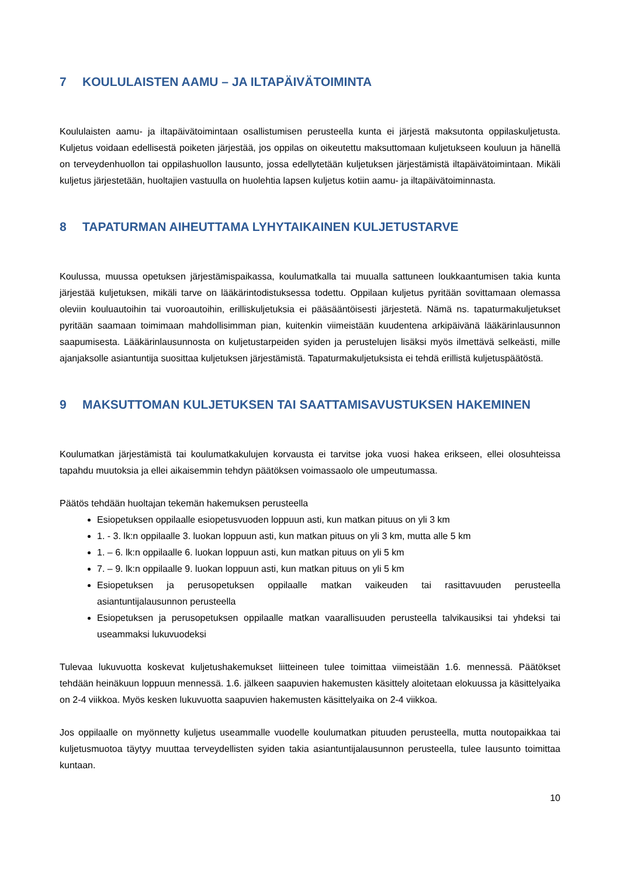7 KOULULAISTEN AAMU – JA ILTAPÄIVÄTOIMINTA
Koululaisten aamu- ja iltapäivätoimintaan osallistumisen perusteella kunta ei järjestä maksutonta oppilaskuljetusta. Kuljetus voidaan edellisestä poiketen järjestää, jos oppilas on oikeutettu maksuttomaan kuljetukseen kouluun ja hänellä on terveydenhuollon tai oppilashuollon lausunto, jossa edellytetään kuljetuksen järjestämistä iltapäivätoimintaan. Mikäli kuljetus järjestetään, huoltajien vastuulla on huolehtia lapsen kuljetus kotiin aamu- ja iltapäivätoiminnasta.
8 TAPATURMAN AIHEUTTAMA LYHYTAIKAINEN KULJETUSTARVE
Koulussa, muussa opetuksen järjestämispaikassa, koulumatkalla tai muualla sattuneen loukkaantumisen takia kunta järjestää kuljetuksen, mikäli tarve on lääkärintodistuksessa todettu. Oppilaan kuljetus pyritään sovittamaan olemassa oleviin kouluautoihin tai vuoroautoihin, erilliskuljetuksia ei pääsääntöisesti järjestetä. Nämä ns. tapaturmakuljetukset pyritään saamaan toimimaan mahdollisimman pian, kuitenkin viimeistään kuudentena arkipäivänä lääkärinlausunnon saapumisesta. Lääkärinlausunnosta on kuljetustarpeiden syiden ja perustelujen lisäksi myös ilmettävä selkeästi, mille ajanjaksolle asiantuntija suosittaa kuljetuksen järjestämistä. Tapaturmakuljetuksista ei tehdä erillistä kuljetuspäätöstä.
9 MAKSUTTOMAN KULJETUKSEN TAI SAATTAMISAVUSTUKSEN HAKEMINEN
Koulumatkan järjestämistä tai koulumatkakulujen korvausta ei tarvitse joka vuosi hakea erikseen, ellei olosuhteissa tapahdu muutoksia ja ellei aikaisemmin tehdyn päätöksen voimassaolo ole umpeutumassa.
Päätös tehdään huoltajan tekemän hakemuksen perusteella
Esiopetuksen oppilaalle esiopetusvuoden loppuun asti, kun matkan pituus on yli 3 km
1. - 3. lk:n oppilaalle 3. luokan loppuun asti, kun matkan pituus on yli 3 km, mutta alle 5 km
1. – 6. lk:n oppilaalle 6. luokan loppuun asti, kun matkan pituus on yli 5 km
7. – 9. lk:n oppilaalle 9. luokan loppuun asti, kun matkan pituus on yli 5 km
Esiopetuksen ja perusopetuksen oppilaalle matkan vaikeuden tai rasittavuuden perusteella asiantuntijalausunnon perusteella
Esiopetuksen ja perusopetuksen oppilaalle matkan vaarallisuuden perusteella talvikausiksi tai yhdeksi tai useammaksi lukuvuodeksi
Tulevaa lukuvuotta koskevat kuljetushakemukset liitteineen tulee toimittaa viimeistään 1.6. mennessä. Päätökset tehdään heinäkuun loppuun mennessä. 1.6. jälkeen saapuvien hakemusten käsittely aloitetaan elokuussa ja käsittelyaika on 2-4 viikkoa. Myös kesken lukuvuotta saapuvien hakemusten käsittelyaika on 2-4 viikkoa.
Jos oppilaalle on myönnetty kuljetus useammalle vuodelle koulumatkan pituuden perusteella, mutta noutopaikkaa tai kuljetusmuotoa täytyy muuttaa terveydellisten syiden takia asiantuntijalausunnon perusteella, tulee lausunto toimittaa kuntaan.
10